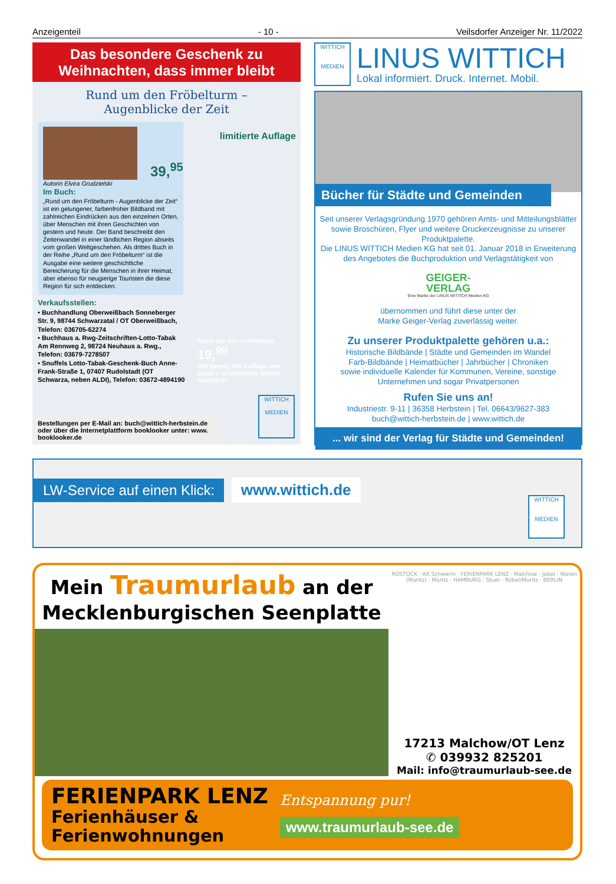Anzeigenteil - 10 - Veilsdorfer Anzeiger Nr. 11/2022
Das besondere Geschenk zu
Weihnachten, dass immer bleibt
Rund um den Fröbelturm –
Augenblicke der Zeit
limitierte Auflage
39,<sup>95</sup>
Autorin Elvira Grudzielski
Im Buch:
„Rund um den Fröbelturm - Augenblicke der Zeit“ ist ein gelungener, farbenfroher Bildband mit zahlreichen Eindrücken aus den einzelnen Orten, über Menschen mit ihren Geschichten von gestern und heute. Der Band beschreibt den Zeitenwandel in einer ländlichen Region abseits vom großen Weltgeschehen. Als drittes Buch in der Reihe „Rund um den Fröbelturm“ ist die Ausgabe eine weitere geschichtliche Bereicherung für die Menschen in ihrer Heimat, aber ebenso für neugierige Touristen die diese Region für sich entdecken.
Verkaufsstellen:
• Buchhandlung Oberweißbach Sonneberger Str. 9, 98744 Schwarzatal / OT Oberweißbach, Telefon: 036705-62274
• Buchhaus a. Rwg-Zeitschriften-Lotto-Tabak Am Rennweg 2, 98724 Neuhaus a. Rwg., Telefon: 03679-7278507
• Snuffels Lotto-Tabak-Geschenk-Buch Anne-Frank-Straße 1, 07407 Rudolstadt (OT Schwarza, neben ALDI), Telefon: 03672-4894190
Rund um den Fröbelturm
19,<sup>99</sup>
Die bereits 2te Auflage von Band 1 ist ebenfalls wieder erhältlich!
Bestellungen per E-Mail an: buch@wittich-herbstein.de oder über die Internetplattform booklooker unter: www. booklooker.de
WITTICH
MEDIEN
WITTICH
MEDIEN
LINUS WITTICH
Lokal informiert. Druck. Internet. Mobil.
Bücher für Städte und Gemeinden
Seit unserer Verlagsgründung 1970 gehören Amts- und Mitteilungsblätter sowie Broschüren, Flyer und weitere Druckerzeugnisse zu unserer Produktpalette.
Die LINUS WITTICH Medien KG hat seit 01. Januar 2018 in Erweiterung des Angebotes die Buchproduktion und Verlagstätigkeit von
GEIGER-
VERLAG
Eine Marke der LINUS WITTICH Medien KG
übernommen und führt diese unter der
Marke Geiger-Verlag zuverlässig weiter.
Zu unserer Produktpalette gehören u.a.:
Historische Bildbände | Städte und Gemeinden im Wandel
Farb-Bildbände | Heimatbücher | Jahrbücher | Chroniken
sowie individuelle Kalender für Kommunen, Vereine, sonstige Unternehmen und sogar Privatpersonen
Rufen Sie uns an!
Industriestr. 9-11 | 36358 Herbstein | Tel. 06643/9627-383
buch@wittich-herbstein.de | www.wittich.de
... wir sind der Verlag für Städte und Gemeinden!
LW-Service auf einen Klick:
www.wittich.de
WITTICH
MEDIEN
Mein Traumurlaub an der
Mecklenburgischen Seenplatte
ROSTOCK · Alt Schwerin · FERIENPARK LENZ · Malchow · Jabel · Waren (Müritz) · Müritz · HAMBURG · Stuer · Röbel/Müritz · BERLIN
17213 Malchow/OT Lenz
✆ 039932 825201
Mail: info@traumurlaub-see.de
FERIENPARK LENZ
Ferienhäuser &
Ferienwohnungen
Entspannung pur!
www.traumurlaub-see.de